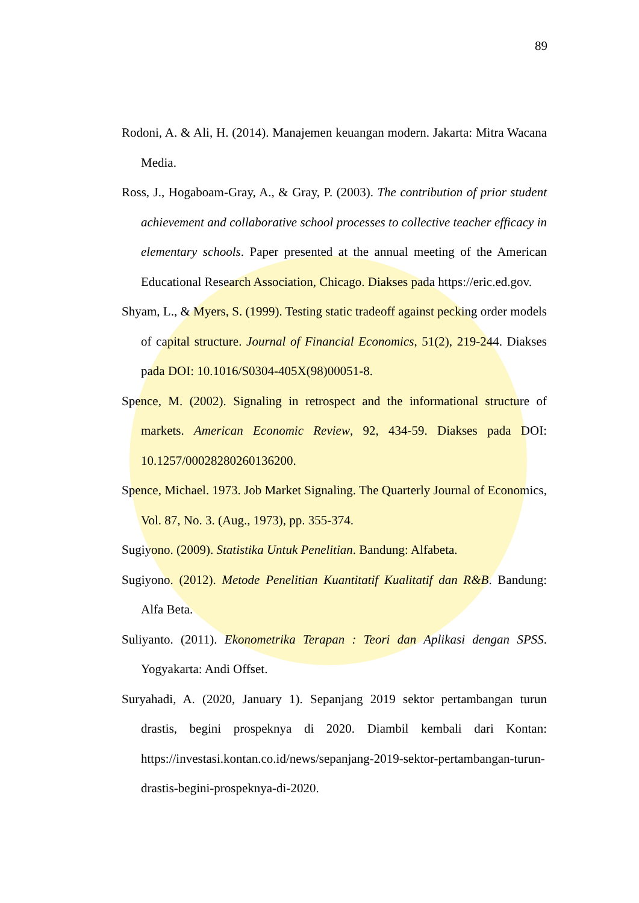89
Rodoni, A. & Ali, H. (2014). Manajemen keuangan modern. Jakarta: Mitra Wacana Media.
Ross, J., Hogaboam-Gray, A., & Gray, P. (2003). The contribution of prior student achievement and collaborative school processes to collective teacher efficacy in elementary schools. Paper presented at the annual meeting of the American Educational Research Association, Chicago. Diakses pada https://eric.ed.gov.
Shyam, L., & Myers, S. (1999). Testing static tradeoff against pecking order models of capital structure. Journal of Financial Economics, 51(2), 219-244. Diakses pada DOI: 10.1016/S0304-405X(98)00051-8.
Spence, M. (2002). Signaling in retrospect and the informational structure of markets. American Economic Review, 92, 434-59. Diakses pada DOI: 10.1257/00028280260136200.
Spence, Michael. 1973. Job Market Signaling. The Quarterly Journal of Economics, Vol. 87, No. 3. (Aug., 1973), pp. 355-374.
Sugiyono. (2009). Statistika Untuk Penelitian. Bandung: Alfabeta.
Sugiyono. (2012). Metode Penelitian Kuantitatif Kualitatif dan R&B. Bandung: Alfa Beta.
Suliyanto. (2011). Ekonometrika Terapan : Teori dan Aplikasi dengan SPSS. Yogyakarta: Andi Offset.
Suryahadi, A. (2020, January 1). Sepanjang 2019 sektor pertambangan turun drastis, begini prospeknya di 2020. Diambil kembali dari Kontan: https://investasi.kontan.co.id/news/sepanjang-2019-sektor-pertambangan-turun-drastis-begini-prospeknya-di-2020.